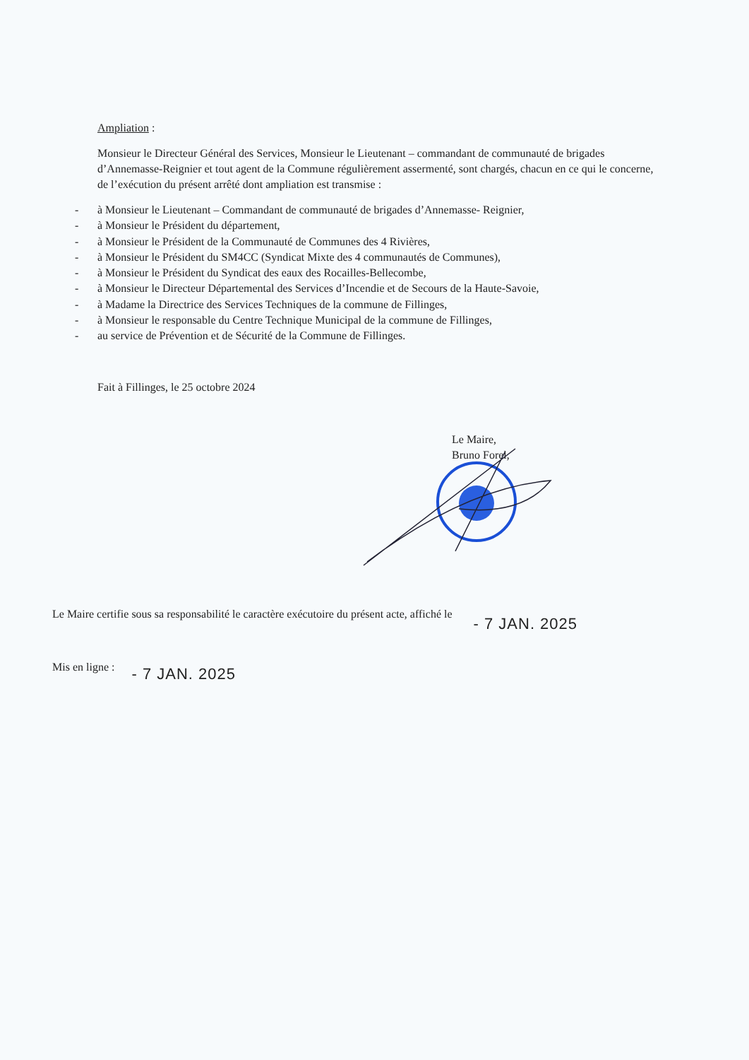Ampliation :
Monsieur le Directeur Général des Services, Monsieur le Lieutenant – commandant de communauté de brigades d’Annemasse-Reignier et tout agent de la Commune régulièrement assermenté, sont chargés, chacun en ce qui le concerne, de l’exécution du présent arrêté dont ampliation est transmise :
- à Monsieur le Lieutenant – Commandant de communauté de brigades d’Annemasse- Reignier,
- à Monsieur le Président du département,
- à Monsieur le Président de la Communauté de Communes des 4 Rivières,
- à Monsieur le Président du SM4CC (Syndicat Mixte des 4 communautés de Communes),
- à Monsieur le Président du Syndicat des eaux des Rocailles-Bellecombe,
- à Monsieur le Directeur Départemental des Services d’Incendie et de Secours de la Haute-Savoie,
- à Madame la Directrice des Services Techniques de la commune de Fillinges,
- à Monsieur le responsable du Centre Technique Municipal de la commune de Fillinges,
- au service de Prévention et de Sécurité de la Commune de Fillinges.
Fait à Fillinges, le 25 octobre 2024
Le Maire,
Bruno Forel,
Le Maire certifie sous sa responsabilité le caractère exécutoire du présent acte, affiché le - 7 JAN. 2025
Mis en ligne : - 7 JAN. 2025